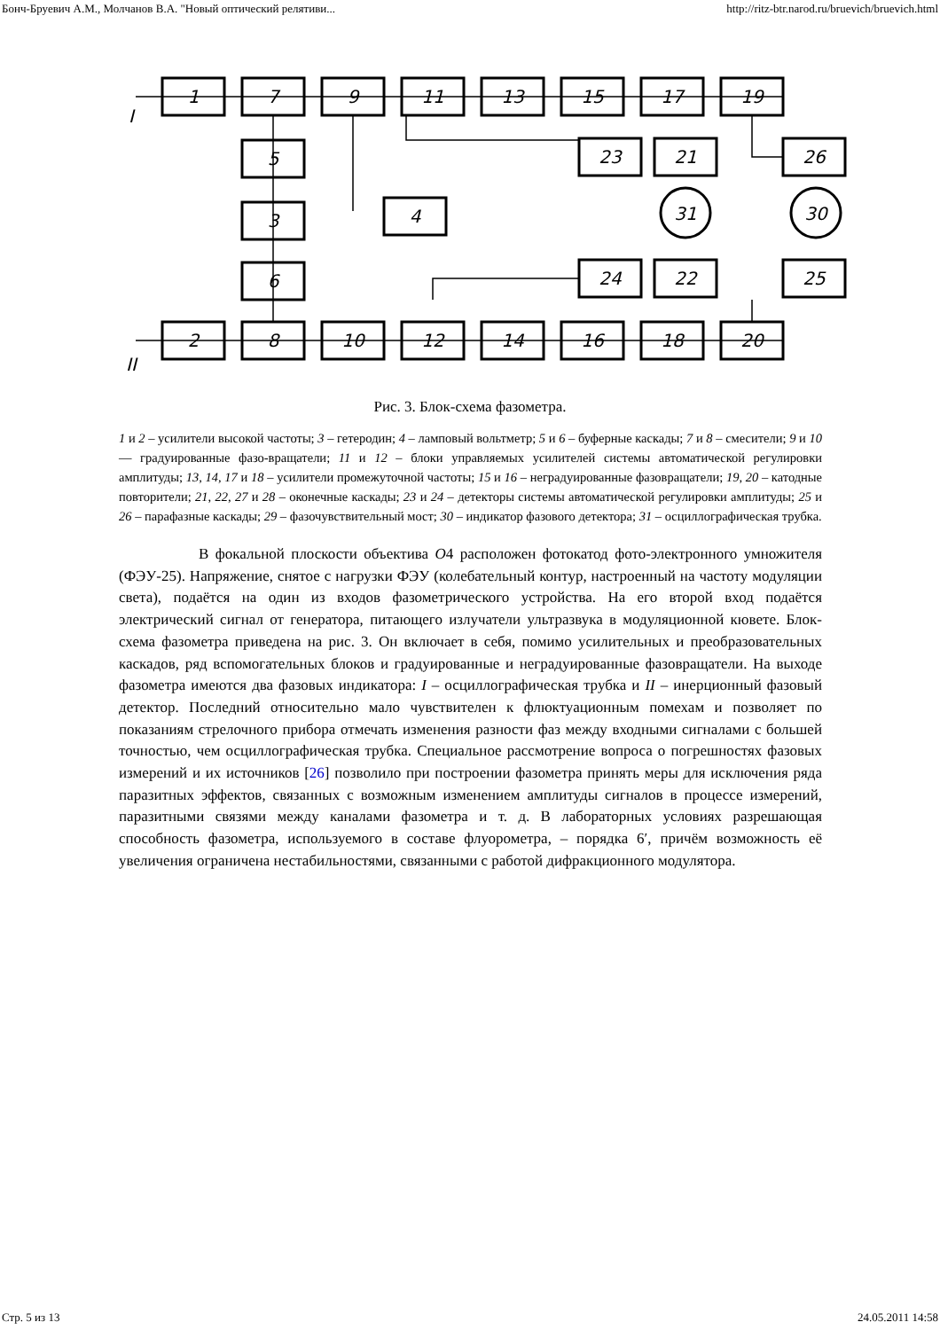Бонч-Бруевич А.М., Молчанов В.А. "Новый оптический релятиви... http://ritz-btr.narod.ru/bruevich/bruevich.html
1
7
9
11
13
15
17
19
5
3
6
4
23
21
31
30
26
24
22
25
2
8
10
12
14
16
18
20
I
II
Рис. 3. Блок-схема фазометра.
1 и 2 – усилители высокой частоты; 3 – гетеродин; 4 – ламповый вольтметр; 5 и 6 – буферные каскады; 7 и 8 – смесители; 9 и 10 — градуированные фазо-вращатели; 11 и 12 – блоки управляемых усилителей системы автоматической регулировки амплитуды; 13, 14, 17 и 18 – усилители промежуточной частоты; 15 и 16 – неградуированные фазовращатели; 19, 20 – катодные повторители; 21, 22, 27 и 28 – оконечные каскады; 23 и 24 – детекторы системы автоматической регулировки амплитуды; 25 и 26 – парафазные каскады; 29 – фазочувствительный мост; 30 – индикатор фазового детектора; 31 – осциллографическая трубка.
В фокальной плоскости объектива О4 расположен фотокатод фото-электронного умножителя (ФЭУ-25). Напряжение, снятое с нагрузки ФЭУ (колебательный контур, настроенный на частоту модуляции света), подаётся на один из входов фазометрического устройства. На его второй вход подаётся электрический сигнал от генератора, питающего излучатели ультразвука в модуляционной кювете. Блок-схема фазометра приведена на рис. 3. Он включает в себя, помимо усилительных и преобразовательных каскадов, ряд вспомогательных блоков и градуированные и неградуированные фазовращатели. На выходе фазометра имеются два фазовых индикатора: I – осциллографическая трубка и II – инерционный фазовый детектор. Последний относительно мало чувствителен к флюктуационным помехам и позволяет по показаниям стрелочного прибора отмечать изменения разности фаз между входными сигналами с большей точностью, чем осциллографическая трубка. Специальное рассмотрение вопроса о погрешностях фазовых измерений и их источников [26] позволило при построении фазометра принять меры для исключения ряда паразитных эффектов, связанных с возможным изменением амплитуды сигналов в процессе измерений, паразитными связями между каналами фазометра и т. д. В лабораторных условиях разрешающая способность фазометра, используемого в составе флуорометра, – порядка 6′, причём возможность её увеличения ограничена нестабильностями, связанными с работой дифракционного модулятора.
Стр. 5 из 13 24.05.2011 14:58